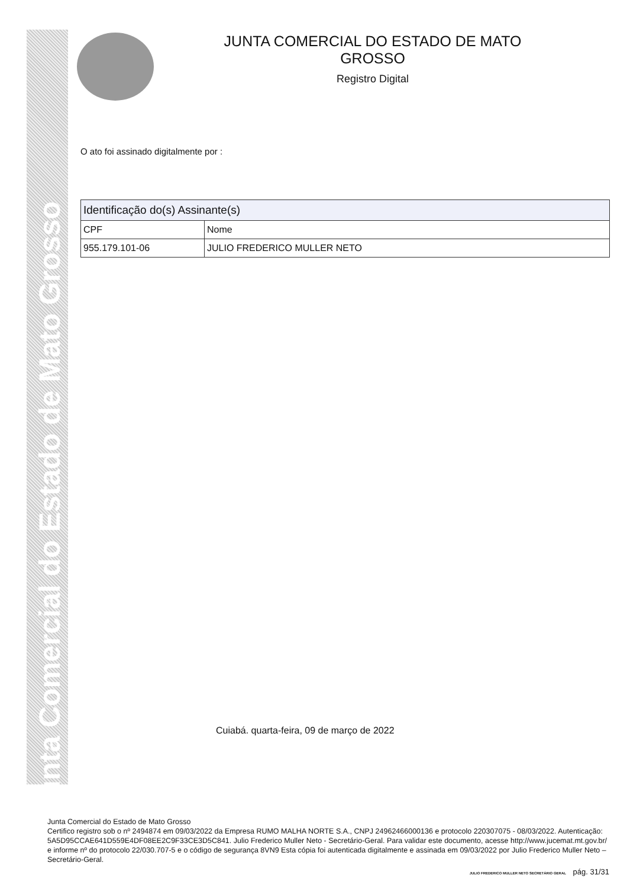Junta Comercial do Estado de Mato Grosso
JUNTA COMERCIAL DO ESTADO DE MATO GROSSO
Registro Digital
O ato foi assinado digitalmente por :
| Identificação do(s) Assinante(s) | |
| --- | --- |
| CPF | Nome |
| 955.179.101-06 | JULIO FREDERICO MULLER NETO |
Cuiabá. quarta-feira, 09 de março de 2022
Junta Comercial do Estado de Mato Grosso
Certifico registro sob o nº 2494874 em 09/03/2022 da Empresa RUMO MALHA NORTE S.A., CNPJ 24962466000136 e protocolo 220307075 - 08/03/2022. Autenticação: 5A5D95CCAE641D559E4DF08EE2C9F33CE3D5C841. Julio Frederico Muller Neto - Secretário-Geral. Para validar este documento, acesse http://www.jucemat.mt.gov.br/ e informe nº do protocolo 22/030.707-5 e o código de segurança 8VN9 Esta cópia foi autenticada digitalmente e assinada em 09/03/2022 por Julio Frederico Muller Neto – Secretário-Geral.
JULIO FREDERICO MULLER NETO SECRETÁRIO GERAL pág. 31/31